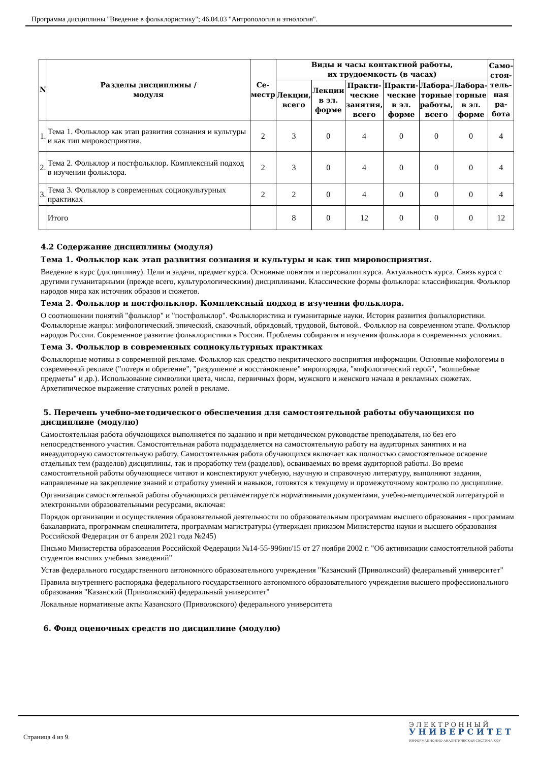Программа дисциплины "Введение в фольклористику"; 46.04.03 "Антропология и этнология".
| N | Разделы дисциплины / модуля | Се- местр | Виды и часы контактной работы, их трудоемкость (в часах) | | | | | | Само- стоя- тель- ная ра- бота |
| --- | --- | --- | --- | --- | --- | --- | --- | --- | --- |
| | | | Лекции, всего | Лекции в эл. форме | Практи- ческие занятия, всего | Практи- ческие в эл. форме | Лабора- торные работы, всего | Лабора- торные в эл. форме | |
| 1. | Тема 1. Фольклор как этап развития сознания и культуры и как тип мировосприятия. | 2 | 3 | 0 | 4 | 0 | 0 | 0 | 4 |
| 2. | Тема 2. Фольклор и постфольклор. Комплексный подход в изучении фольклора. | 2 | 3 | 0 | 4 | 0 | 0 | 0 | 4 |
| 3. | Тема 3. Фольклор в современных социокультурных практиках | 2 | 2 | 0 | 4 | 0 | 0 | 0 | 4 |
| | Итого | | 8 | 0 | 12 | 0 | 0 | 0 | 12 |
4.2 Содержание дисциплины (модуля)
Тема 1. Фольклор как этап развития сознания и культуры и как тип мировосприятия.
Введение в курс (дисциплину). Цели и задачи, предмет курса. Основные понятия и персоналии курса. Актуальность курса. Связь курса с другими гуманитарными (прежде всего, культурологическими) дисциплинами. Классические формы фольклора: классификация. Фольклор народов мира как источник образов и сюжетов.
Тема 2. Фольклор и постфольклор. Комплексный подход в изучении фольклора.
О соотношении понятий "фольклор" и "постфольклор". Фольклористика и гуманитарные науки. История развития фольклористики. Фольклорные жанры: мифологический, эпический, сказочный, обрядовый, трудовой, бытовой.. Фольклор на современном этапе. Фольклор народов России. Современное развитие фольклористики в России. Проблемы собирания и изучения фольклора в современных условиях.
Тема 3. Фольклор в современных социокультурных практиках
Фольклорные мотивы в современной рекламе. Фольклор как средство некритического восприятия информации. Основные мифологемы в современной рекламе ("потеря и обретение", "разрушение и восстановление" миропорядка, "мифологический герой", "волшебные предметы" и др.). Использование символики цвета, числа, первичных форм, мужского и женского начала в рекламных сюжетах. Архетипическое выражение статусных ролей в рекламе.
5. Перечень учебно-методического обеспечения для самостоятельной работы обучающихся по дисциплине (модулю)
Самостоятельная работа обучающихся выполняется по заданию и при методическом руководстве преподавателя, но без его непосредственного участия. Самостоятельная работа подразделяется на самостоятельную работу на аудиторных занятиях и на внеаудиторную самостоятельную работу. Самостоятельная работа обучающихся включает как полностью самостоятельное освоение отдельных тем (разделов) дисциплины, так и проработку тем (разделов), осваиваемых во время аудиторной работы. Во время самостоятельной работы обучающиеся читают и конспектируют учебную, научную и справочную литературу, выполняют задания, направленные на закрепление знаний и отработку умений и навыков, готовятся к текущему и промежуточному контролю по дисциплине.
Организация самостоятельной работы обучающихся регламентируется нормативными документами, учебно-методической литературой и электронными образовательными ресурсами, включая:
Порядок организации и осуществления образовательной деятельности по образовательным программам высшего образования - программам бакалавриата, программам специалитета, программам магистратуры (утвержден приказом Министерства науки и высшего образования Российской Федерации от 6 апреля 2021 года №245)
Письмо Министерства образования Российской Федерации №14-55-996ин/15 от 27 ноября 2002 г. "Об активизации самостоятельной работы студентов высших учебных заведений"
Устав федерального государственного автономного образовательного учреждения "Казанский (Приволжский) федеральный университет"
Правила внутреннего распорядка федерального государственного автономного образовательного учреждения высшего профессионального образования "Казанский (Приволжский) федеральный университет"
Локальные нормативные акты Казанского (Приволжского) федерального университета
6. Фонд оценочных средств по дисциплине (модулю)
Страница 4 из 9.
Э Л Е К Т Р О Н Н Ы Й
У Н И В Е Р С И Т Е Т
ИНФОРМАЦИОННО-АНАЛИТИЧЕСКАЯ СИСТЕМА КФУ